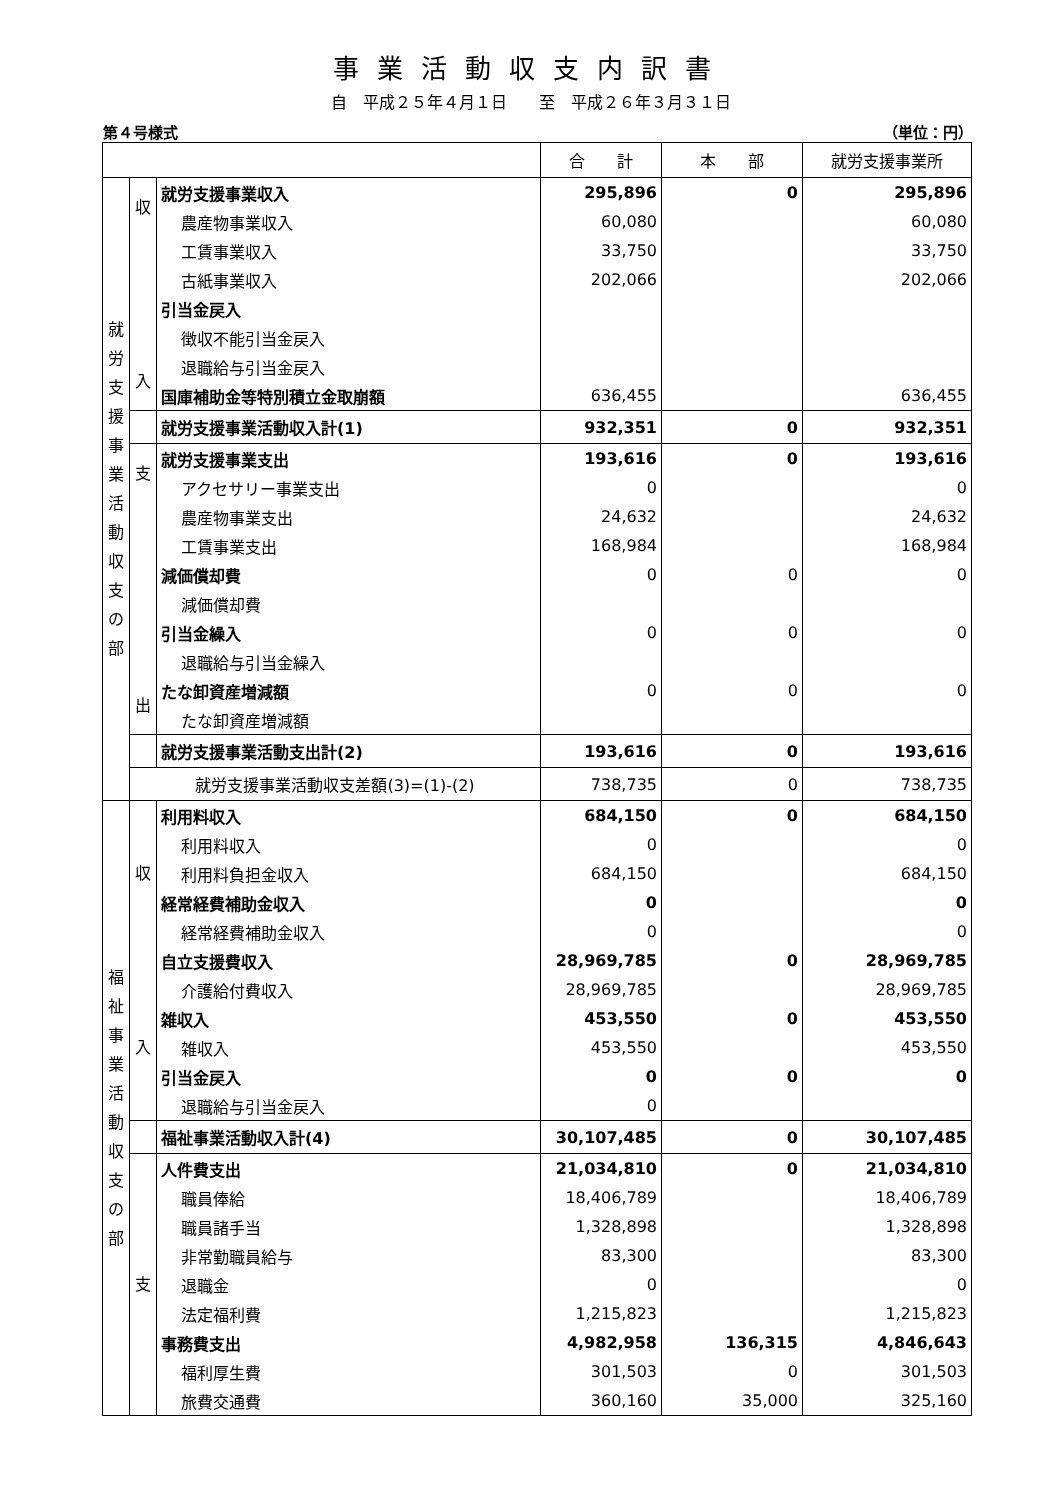事業活動収支内訳書
自　平成２５年４月１日　　至　平成２６年３月３１日
第４号様式 （単位：円）
| | | | 合 計 | 本 部 | 就労支援事業所 |
| --- | --- | --- | --- | --- | --- |
| 就 労 支 援 事 業 活 動 収 支 の 部 | 収 入 | 就労支援事業収入 | 295,896 | 0 | 295,896 |
| | | 農産物事業収入 | 60,080 | | 60,080 |
| | | 工賃事業収入 | 33,750 | | 33,750 |
| | | 古紙事業収入 | 202,066 | | 202,066 |
| | | 引当金戻入 | | | |
| | | 徴収不能引当金戻入 | | | |
| | | 退職給与引当金戻入 | | | |
| | | 国庫補助金等特別積立金取崩額 | 636,455 | | 636,455 |
| | | 就労支援事業活動収入計(1) | 932,351 | 0 | 932,351 |
| | 支 出 | 就労支援事業支出 | 193,616 | 0 | 193,616 |
| | | アクセサリー事業支出 | 0 | | 0 |
| | | 農産物事業支出 | 24,632 | | 24,632 |
| | | 工賃事業支出 | 168,984 | | 168,984 |
| | | 減価償却費 | 0 | 0 | 0 |
| | | 減価償却費 | | | |
| | | 引当金繰入 | 0 | 0 | 0 |
| | | 退職給与引当金繰入 | | | |
| | | たな卸資産増減額 | 0 | 0 | 0 |
| | | たな卸資産増減額 | | | |
| | | 就労支援事業活動支出計(2) | 193,616 | 0 | 193,616 |
| | 就労支援事業活動収支差額(3)=(1)-(2) | | 738,735 | 0 | 738,735 |
| 福 祉 事 業 活 動 収 支 の 部 | 収 入 | 利用料収入 | 684,150 | 0 | 684,150 |
| | | 利用料収入 | 0 | | 0 |
| | | 利用料負担金収入 | 684,150 | | 684,150 |
| | | 経常経費補助金収入 | 0 | | 0 |
| | | 経常経費補助金収入 | 0 | | 0 |
| | | 自立支援費収入 | 28,969,785 | 0 | 28,969,785 |
| | | 介護給付費収入 | 28,969,785 | | 28,969,785 |
| | | 雑収入 | 453,550 | 0 | 453,550 |
| | | 雑収入 | 453,550 | | 453,550 |
| | | 引当金戻入 | 0 | 0 | 0 |
| | | 退職給与引当金戻入 | 0 | | |
| | | 福祉事業活動収入計(4) | 30,107,485 | 0 | 30,107,485 |
| | 支 | 人件費支出 | 21,034,810 | 0 | 21,034,810 |
| | | 職員俸給 | 18,406,789 | | 18,406,789 |
| | | 職員諸手当 | 1,328,898 | | 1,328,898 |
| | | 非常勤職員給与 | 83,300 | | 83,300 |
| | | 退職金 | 0 | | 0 |
| | | 法定福利費 | 1,215,823 | | 1,215,823 |
| | | 事務費支出 | 4,982,958 | 136,315 | 4,846,643 |
| | | 福利厚生費 | 301,503 | 0 | 301,503 |
| | | 旅費交通費 | 360,160 | 35,000 | 325,160 |